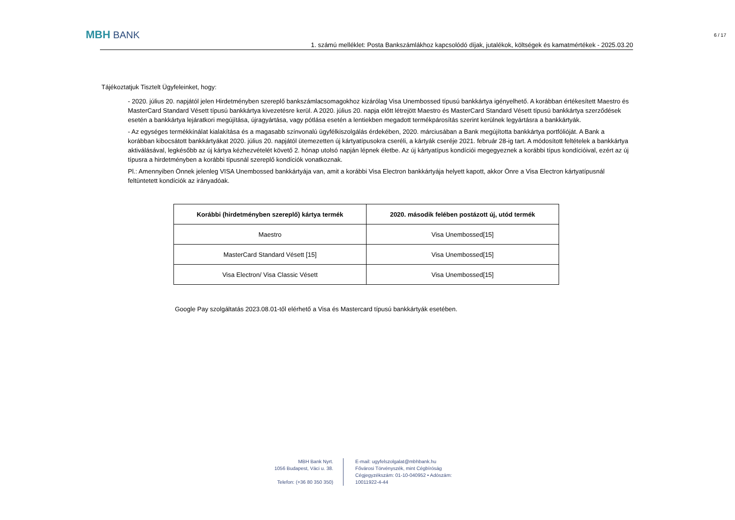MBH BANK
6 / 17
1. számú melléklet: Posta Bankszámlákhoz kapcsolódó díjak, jutalékok, költségek és kamatmértékek - 2025.03.20
Tájékoztatjuk Tisztelt Ügyfeleinket, hogy:
- 2020. július 20. napjától jelen Hirdetményben szereplő bankszámlacsomagokhoz kizárólag Visa Unembossed típusú bankkártya igényelhető. A korábban értékesített Maestro és MasterCard Standard Vésett típusú bankkártya kivezetésre kerül. A 2020. július 20. napja előtt létrejött Maestro és MasterCard Standard Vésett típusú bankkártya szerződések esetén a bankkártya lejáratkori megújítása, újragyártása, vagy pótlása esetén a lentiekben megadott termékpárosítás szerint kerülnek legyártásra a bankkártyák.
- Az egységes termékkínálat kialakítása és a magasabb színvonalú ügyfélkiszolgálás érdekében, 2020. márciusában a Bank megújította bankkártya portfólióját. A Bank a korábban kibocsátott bankkártyákat 2020. július 20. napjától ütemezetten új kártyatípusokra cseréli, a kártyák cseréje 2021. február 28-ig tart. A módosított feltételek a bankkártya aktiválásával, legkésőbb az új kártya kézhezvételét követő 2. hónap utolsó napján lépnek életbe. Az új kártyatípus kondíciói megegyeznek a korábbi típus kondícióival, ezért az új típusra a hirdetményben a korábbi típusnál szereplő kondíciók vonatkoznak.
Pl.: Amennyiben Önnek jelenleg VISA Unembossed bankkártyája van, amit a korábbi Visa Electron bankkártyája helyett kapott, akkor Önre a Visa Electron kártyatípusnál feltüntetett kondíciók az irányadóak.
| Korábbi (hirdetményben szereplő) kártya termék | 2020. második felében postázott új, utód termék |
| --- | --- |
| Maestro | Visa Unembossed[15] |
| MasterCard Standard Vésett [15] | Visa Unembossed[15] |
| Visa Electron/ Visa Classic Vésett | Visa Unembossed[15] |
Google Pay szolgáltatás 2023.08.01-től elérhető a Visa és Mastercard típusú bankkártyák esetében.
MBH Bank Nyrt.
1056 Budapest, Váci u. 38.
Telefon: (+36 80 350 350)
E-mail: ugyfelszolgalat@mbhbank.hu
Fővárosi Törvényszék, mint Cégbíróság
Cégjegyzékszám: 01-10-040952 • Adószám: 10011922-4-44